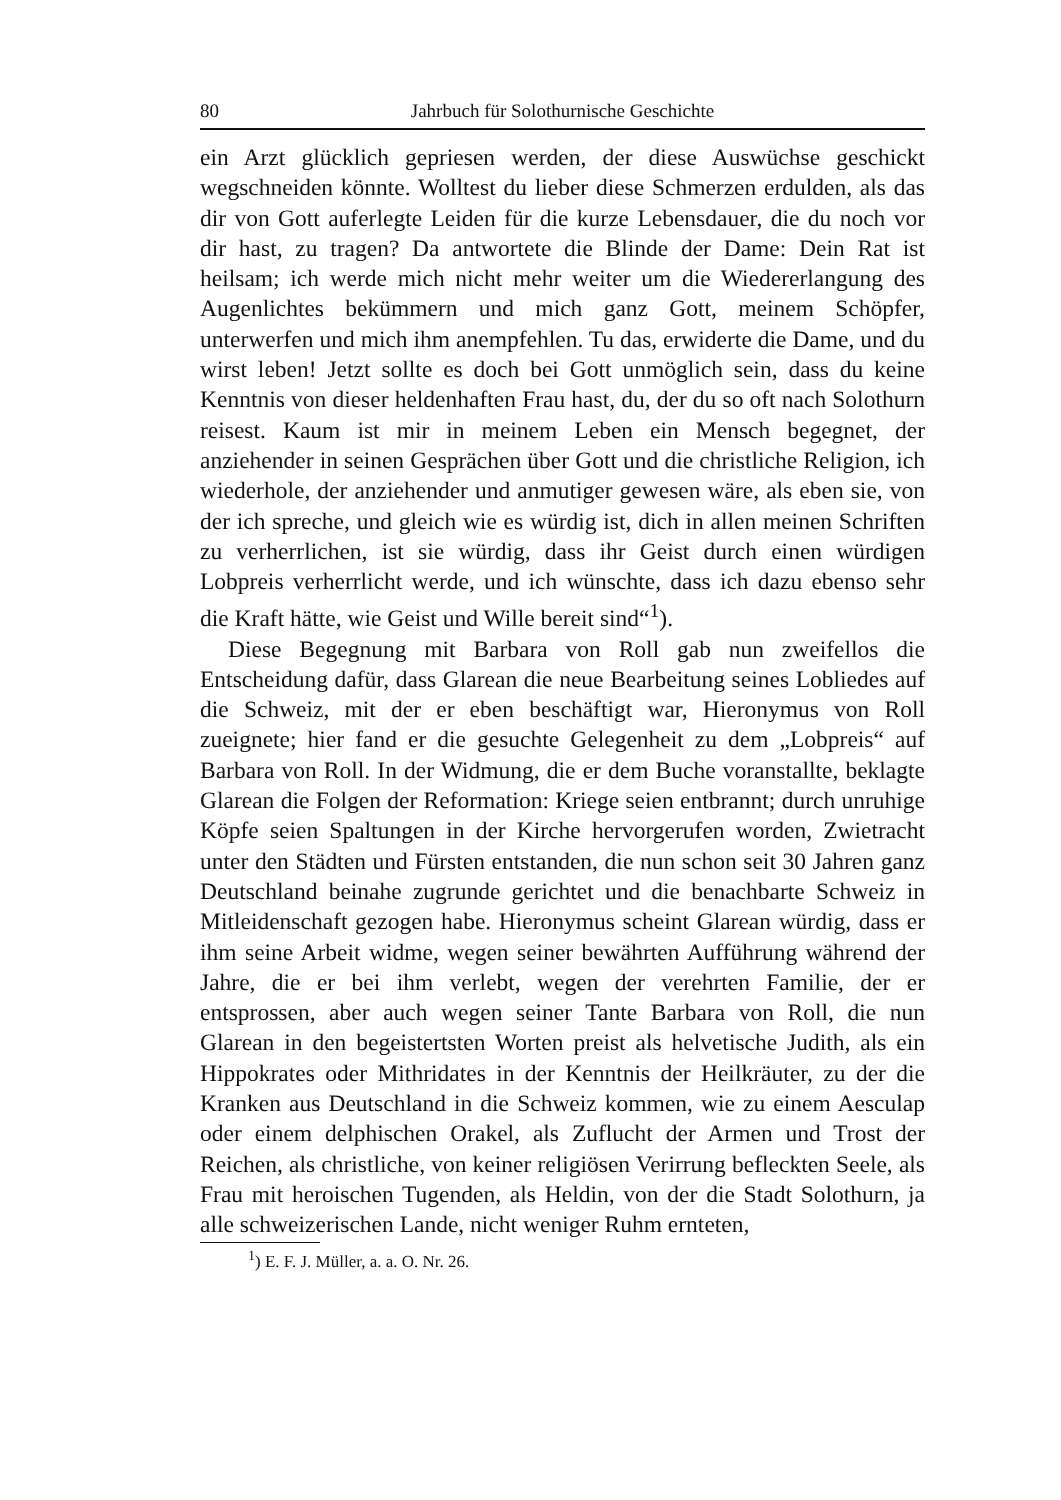80 Jahrbuch für Solothurnische Geschichte
ein Arzt glücklich gepriesen werden, der diese Auswüchse geschickt wegschneiden könnte. Wolltest du lieber diese Schmerzen erdulden, als das dir von Gott auferlegte Leiden für die kurze Lebensdauer, die du noch vor dir hast, zu tragen? Da antwortete die Blinde der Dame: Dein Rat ist heilsam; ich werde mich nicht mehr weiter um die Wiedererlangung des Augenlichtes bekümmern und mich ganz Gott, meinem Schöpfer, unterwerfen und mich ihm anempfehlen. Tu das, erwiderte die Dame, und du wirst leben! Jetzt sollte es doch bei Gott unmöglich sein, dass du keine Kenntnis von dieser heldenhaften Frau hast, du, der du so oft nach Solothurn reisest. Kaum ist mir in meinem Leben ein Mensch begegnet, der anziehender in seinen Gesprächen über Gott und die christliche Religion, ich wiederhole, der anziehender und anmutiger gewesen wäre, als eben sie, von der ich spreche, und gleich wie es würdig ist, dich in allen meinen Schriften zu verherrlichen, ist sie würdig, dass ihr Geist durch einen würdigen Lobpreis verherrlicht werde, und ich wünschte, dass ich dazu ebenso sehr die Kraft hätte, wie Geist und Wille bereit sind“<sup>1</sup>).
Diese Begegnung mit Barbara von Roll gab nun zweifellos die Entscheidung dafür, dass Glarean die neue Bearbeitung seines Lobliedes auf die Schweiz, mit der er eben beschäftigt war, Hieronymus von Roll zueignete; hier fand er die gesuchte Gelegenheit zu dem „Lobpreis“ auf Barbara von Roll. In der Widmung, die er dem Buche voranstallte, beklagte Glarean die Folgen der Reformation: Kriege seien entbrannt; durch unruhige Köpfe seien Spaltungen in der Kirche hervorgerufen worden, Zwietracht unter den Städten und Fürsten entstanden, die nun schon seit 30 Jahren ganz Deutschland beinahe zugrunde gerichtet und die benachbarte Schweiz in Mitleidenschaft gezogen habe. Hieronymus scheint Glarean würdig, dass er ihm seine Arbeit widme, wegen seiner bewährten Aufführung während der Jahre, die er bei ihm verlebt, wegen der verehrten Familie, der er entsprossen, aber auch wegen seiner Tante Barbara von Roll, die nun Glarean in den begeistertsten Worten preist als helvetische Judith, als ein Hippokrates oder Mithridates in der Kenntnis der Heilkräuter, zu der die Kranken aus Deutschland in die Schweiz kommen, wie zu einem Aesculap oder einem delphischen Orakel, als Zuflucht der Armen und Trost der Reichen, als christliche, von keiner religiösen Verirrung befleckten Seele, als Frau mit heroischen Tugenden, als Heldin, von der die Stadt Solothurn, ja alle schweizerischen Lande, nicht weniger Ruhm ernteten,
<sup>1</sup>) E. F. J. Müller, a. a. O. Nr. 26.